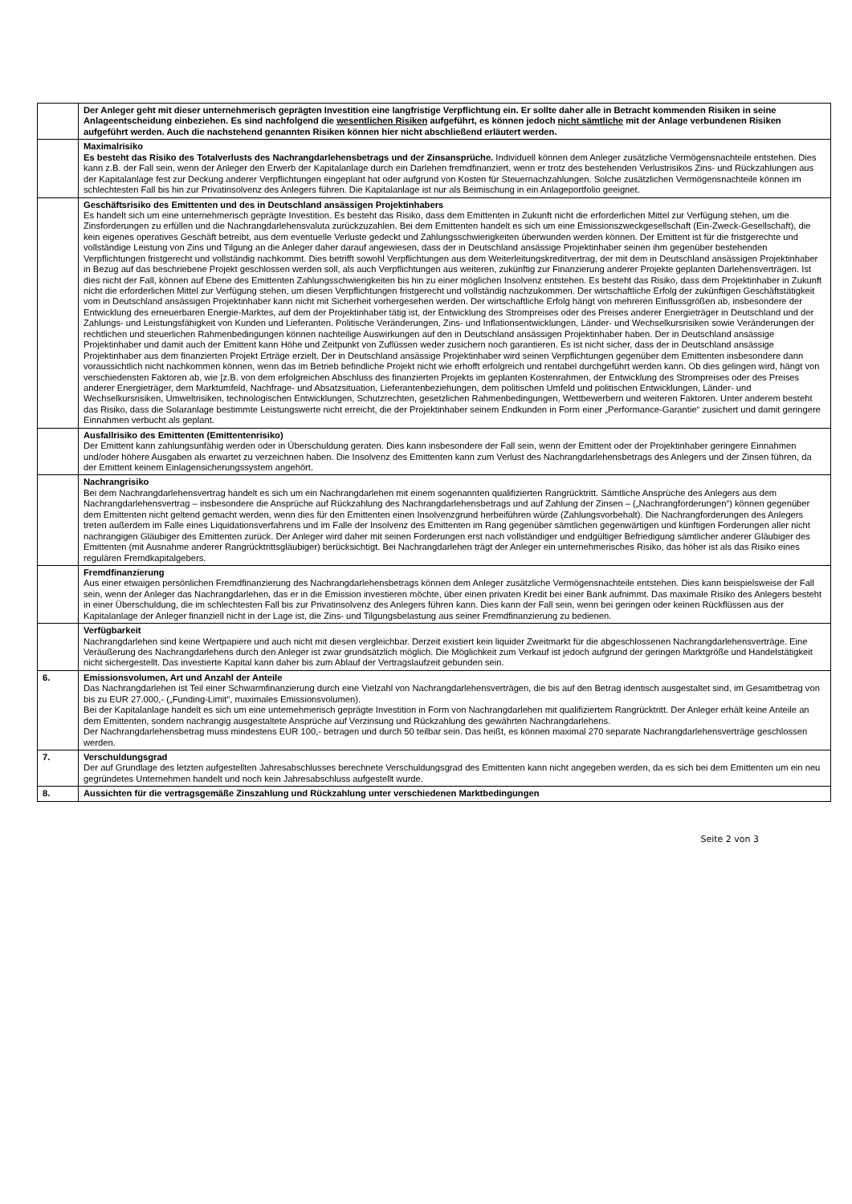| | Der Anleger geht mit dieser unternehmerisch geprägten Investition eine langfristige Verpflichtung ein. Er sollte daher alle in Betracht kommenden Risiken in seine Anlageentscheidung einbeziehen. Es sind nachfolgend die wesentlichen Risiken aufgeführt, es können jedoch nicht sämtliche mit der Anlage verbundenen Risiken aufgeführt werden. Auch die nachstehend genannten Risiken können hier nicht abschließend erläutert werden. |
| | Maximalrisiko Es besteht das Risiko des Totalverlusts des Nachrangdarlehensbetrags und der Zinsansprüche. Individuell können dem Anleger zusätzliche Vermögensnachteile entstehen. Dies kann z.B. der Fall sein, wenn der Anleger den Erwerb der Kapitalanlage durch ein Darlehen fremdfinanziert, wenn er trotz des bestehenden Verlustrisikos Zins- und Rückzahlungen aus der Kapitalanlage fest zur Deckung anderer Verpflichtungen eingeplant hat oder aufgrund von Kosten für Steuernachzahlungen. Solche zusätzlichen Vermögensnachteile können im schlechtesten Fall bis hin zur Privatinsolvenz des Anlegers führen. Die Kapitalanlage ist nur als Beimischung in ein Anlageportfolio geeignet. |
| | Geschäftsrisiko des Emittenten und des in Deutschland ansässigen Projektinhabers Es handelt sich um eine unternehmerisch geprägte Investition. Es besteht das Risiko, dass dem Emittenten in Zukunft nicht die erforderlichen Mittel zur Verfügung stehen, um die Zinsforderungen zu erfüllen und die Nachrangdarlehensvaluta zurückzuzahlen. Bei dem Emittenten handelt es sich um eine Emissionszweckgesellschaft (Ein-Zweck-Gesellschaft), die kein eigenes operatives Geschäft betreibt, aus dem eventuelle Verluste gedeckt und Zahlungsschwierigkeiten überwunden werden können. Der Emittent ist für die fristgerechte und vollständige Leistung von Zins und Tilgung an die Anleger daher darauf angewiesen, dass der in Deutschland ansässige Projektinhaber seinen ihm gegenüber bestehenden Verpflichtungen fristgerecht und vollständig nachkommt. Dies betrifft sowohl Verpflichtungen aus dem Weiterleitungskreditvertrag, der mit dem in Deutschland ansässigen Projektinhaber in Bezug auf das beschriebene Projekt geschlossen werden soll, als auch Verpflichtungen aus weiteren, zukünftig zur Finanzierung anderer Projekte geplanten Darlehensverträgen. Ist dies nicht der Fall, können auf Ebene des Emittenten Zahlungsschwierigkeiten bis hin zu einer möglichen Insolvenz entstehen. Es besteht das Risiko, dass dem Projektinhaber in Zukunft nicht die erforderlichen Mittel zur Verfügung stehen, um diesen Verpflichtungen fristgerecht und vollständig nachzukommen. Der wirtschaftliche Erfolg der zukünftigen Geschäftstätigkeit vom in Deutschland ansässigen Projektinhaber kann nicht mit Sicherheit vorhergesehen werden. Der wirtschaftliche Erfolg hängt von mehreren Einflussgrößen ab, insbesondere der Entwicklung des erneuerbaren Energie-Marktes, auf dem der Projektinhaber tätig ist, der Entwicklung des Strompreises oder des Preises anderer Energieträger in Deutschland und der Zahlungs- und Leistungsfähigkeit von Kunden und Lieferanten. Politische Veränderungen, Zins- und Inflationsentwicklungen, Länder- und Wechselkursrisiken sowie Veränderungen der rechtlichen und steuerlichen Rahmenbedingungen können nachteilige Auswirkungen auf den in Deutschland ansässigen Projektinhaber haben. Der in Deutschland ansässige Projektinhaber und damit auch der Emittent kann Höhe und Zeitpunkt von Zuflüssen weder zusichern noch garantieren. Es ist nicht sicher, dass der in Deutschland ansässige Projektinhaber aus dem finanzierten Projekt Erträge erzielt. Der in Deutschland ansässige Projektinhaber wird seinen Verpflichtungen gegenüber dem Emittenten insbesondere dann voraussichtlich nicht nachkommen können, wenn das im Betrieb befindliche Projekt nicht wie erhofft erfolgreich und rentabel durchgeführt werden kann. Ob dies gelingen wird, hängt von verschiedensten Faktoren ab, wie [z.B. von dem erfolgreichen Abschluss des finanzierten Projekts im geplanten Kostenrahmen, der Entwicklung des Strompreises oder des Preises anderer Energieträger, dem Marktumfeld, Nachfrage- und Absatzsituation, Lieferantenbeziehungen, dem politischen Umfeld und politischen Entwicklungen, Länder- und Wechselkursrisiken, Umweltrisiken, technologischen Entwicklungen, Schutzrechten, gesetzlichen Rahmenbedingungen, Wettbewerbern und weiteren Faktoren. Unter anderem besteht das Risiko, dass die Solaranlage bestimmte Leistungswerte nicht erreicht, die der Projektinhaber seinem Endkunden in Form einer „Performance-Garantie“ zusichert und damit geringere Einnahmen verbucht als geplant. |
| | Ausfallrisiko des Emittenten (Emittentenrisiko) Der Emittent kann zahlungsunfähig werden oder in Überschuldung geraten. Dies kann insbesondere der Fall sein, wenn der Emittent oder der Projektinhaber geringere Einnahmen und/oder höhere Ausgaben als erwartet zu verzeichnen haben. Die Insolvenz des Emittenten kann zum Verlust des Nachrangdarlehensbetrags des Anlegers und der Zinsen führen, da der Emittent keinem Einlagensicherungssystem angehört. |
| | Nachrangrisiko Bei dem Nachrangdarlehensvertrag handelt es sich um ein Nachrangdarlehen mit einem sogenannten qualifizierten Rangrücktritt. Sämtliche Ansprüche des Anlegers aus dem Nachrangdarlehensvertrag – insbesondere die Ansprüche auf Rückzahlung des Nachrangdarlehensbetrags und auf Zahlung der Zinsen – („Nachrangforderungen“) können gegenüber dem Emittenten nicht geltend gemacht werden, wenn dies für den Emittenten einen Insolvenzgrund herbeiführen würde (Zahlungsvorbehalt). Die Nachrangforderungen des Anlegers treten außerdem im Falle eines Liquidationsverfahrens und im Falle der Insolvenz des Emittenten im Rang gegenüber sämtlichen gegenwärtigen und künftigen Forderungen aller nicht nachrangigen Gläubiger des Emittenten zurück. Der Anleger wird daher mit seinen Forderungen erst nach vollständiger und endgültiger Befriedigung sämtlicher anderer Gläubiger des Emittenten (mit Ausnahme anderer Rangrücktrittsgläubiger) berücksichtigt. Bei Nachrangdarlehen trägt der Anleger ein unternehmerisches Risiko, das höher ist als das Risiko eines regulären Fremdkapitalgebers. |
| | Fremdfinanzierung Aus einer etwaigen persönlichen Fremdfinanzierung des Nachrangdarlehensbetrags können dem Anleger zusätzliche Vermögensnachteile entstehen. Dies kann beispielsweise der Fall sein, wenn der Anleger das Nachrangdarlehen, das er in die Emission investieren möchte, über einen privaten Kredit bei einer Bank aufnimmt. Das maximale Risiko des Anlegers besteht in einer Überschuldung, die im schlechtesten Fall bis zur Privatinsolvenz des Anlegers führen kann. Dies kann der Fall sein, wenn bei geringen oder keinen Rückflüssen aus der Kapitalanlage der Anleger finanziell nicht in der Lage ist, die Zins- und Tilgungsbelastung aus seiner Fremdfinanzierung zu bedienen. |
| | Verfügbarkeit Nachrangdarlehen sind keine Wertpapiere und auch nicht mit diesen vergleichbar. Derzeit existiert kein liquider Zweitmarkt für die abgeschlossenen Nachrangdarlehensverträge. Eine Veräußerung des Nachrangdarlehens durch den Anleger ist zwar grundsätzlich möglich. Die Möglichkeit zum Verkauf ist jedoch aufgrund der geringen Marktgröße und Handelstätigkeit nicht sichergestellt. Das investierte Kapital kann daher bis zum Ablauf der Vertragslaufzeit gebunden sein. |
| 6. | Emissionsvolumen, Art und Anzahl der Anteile Das Nachrangdarlehen ist Teil einer Schwarmfinanzierung durch eine Vielzahl von Nachrangdarlehensverträgen, die bis auf den Betrag identisch ausgestaltet sind, im Gesamtbetrag von bis zu EUR 27.000,- („Funding-Limit“, maximales Emissionsvolumen). Bei der Kapitalanlage handelt es sich um eine unternehmerisch geprägte Investition in Form von Nachrangdarlehen mit qualifiziertem Rangrücktritt. Der Anleger erhält keine Anteile an dem Emittenten, sondern nachrangig ausgestaltete Ansprüche auf Verzinsung und Rückzahlung des gewährten Nachrangdarlehens. Der Nachrangdarlehensbetrag muss mindestens EUR 100,- betragen und durch 50 teilbar sein. Das heißt, es können maximal 270 separate Nachrangdarlehensverträge geschlossen werden. |
| 7. | Verschuldungsgrad Der auf Grundlage des letzten aufgestellten Jahresabschlusses berechnete Verschuldungsgrad des Emittenten kann nicht angegeben werden, da es sich bei dem Emittenten um ein neu gegründetes Unternehmen handelt und noch kein Jahresabschluss aufgestellt wurde. |
| 8. | Aussichten für die vertragsgemäße Zinszahlung und Rückzahlung unter verschiedenen Marktbedingungen |
Seite 2 von 3